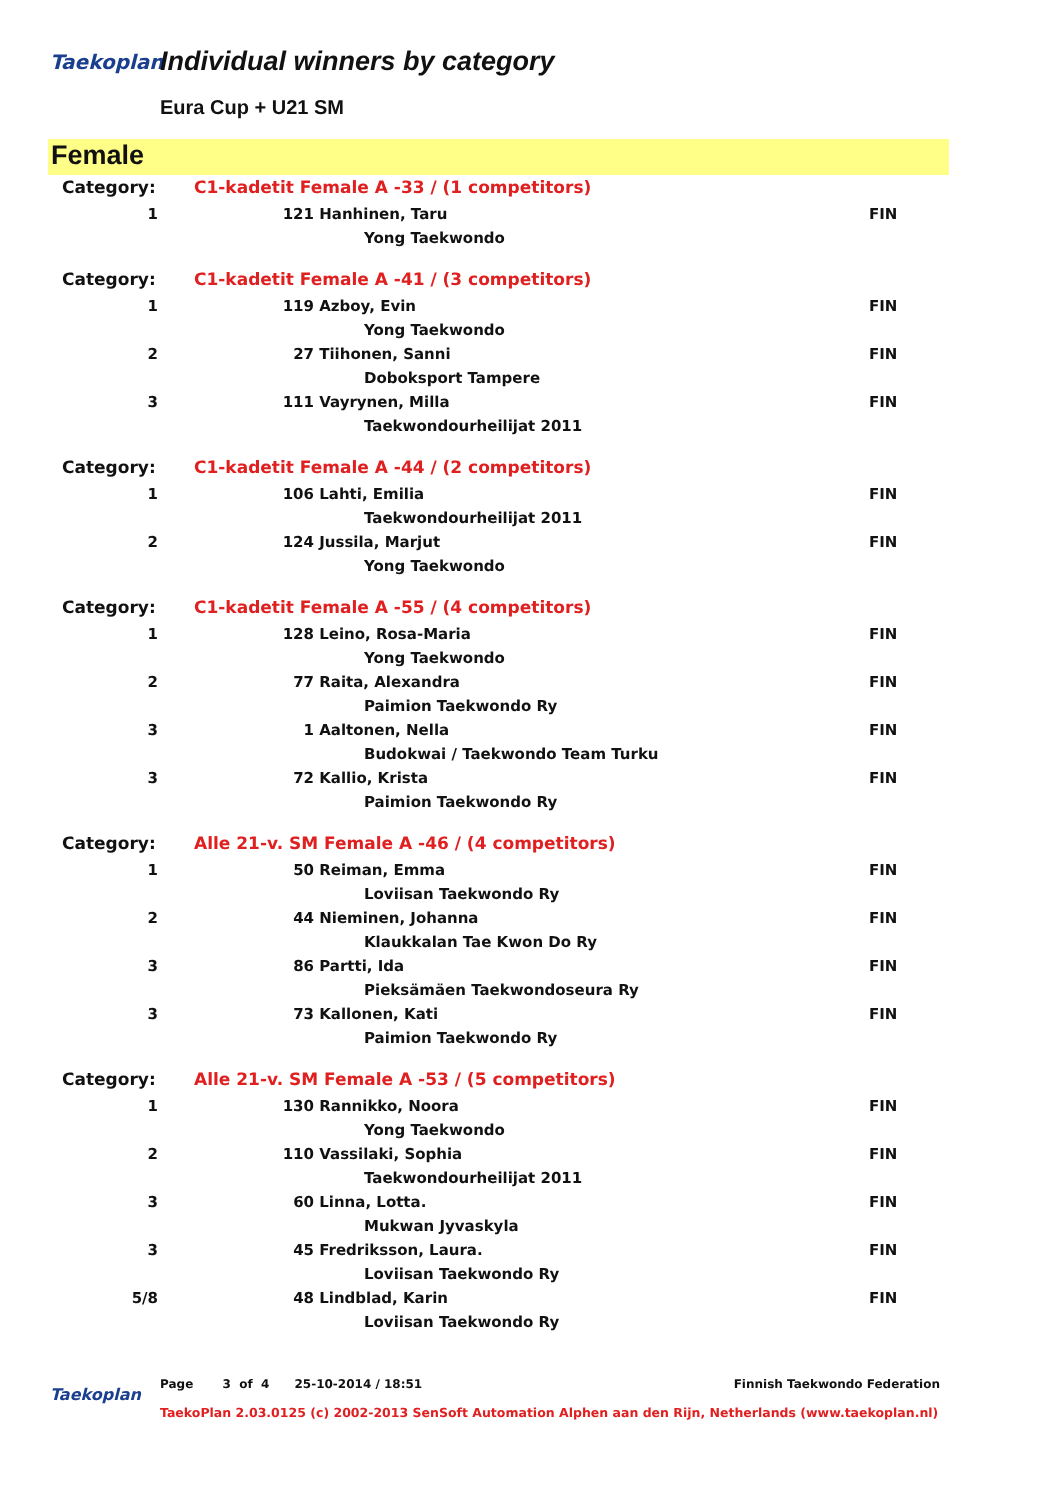Taekoplan Individual winners by category
Eura Cup + U21 SM
Female
| Category: | C1-kadetit Female A -33 / (1 competitors) | | | |
| 1 | 121 | Hanhinen, Taru | | FIN |
| | | | Yong Taekwondo | |
| Category: | C1-kadetit Female A -41 / (3 competitors) | | | |
| 1 | 119 | Azboy, Evin | | FIN |
| | | | Yong Taekwondo | |
| 2 | 27 | Tiihonen, Sanni | | FIN |
| | | | Doboksport Tampere | |
| 3 | 111 | Vayrynen, Milla | | FIN |
| | | | Taekwondourheilijat 2011 | |
| Category: | C1-kadetit Female A -44 / (2 competitors) | | | |
| 1 | 106 | Lahti, Emilia | | FIN |
| | | | Taekwondourheilijat 2011 | |
| 2 | 124 | Jussila, Marjut | | FIN |
| | | | Yong Taekwondo | |
| Category: | C1-kadetit Female A -55 / (4 competitors) | | | |
| 1 | 128 | Leino, Rosa-Maria | | FIN |
| | | | Yong Taekwondo | |
| 2 | 77 | Raita, Alexandra | | FIN |
| | | | Paimion Taekwondo Ry | |
| 3 | 1 | Aaltonen, Nella | | FIN |
| | | | Budokwai / Taekwondo Team Turku | |
| 3 | 72 | Kallio, Krista | | FIN |
| | | | Paimion Taekwondo Ry | |
| Category: | Alle 21-v. SM Female A -46 / (4 competitors) | | | |
| 1 | 50 | Reiman, Emma | | FIN |
| | | | Loviisan Taekwondo Ry | |
| 2 | 44 | Nieminen, Johanna | | FIN |
| | | | Klaukkalan Tae Kwon Do Ry | |
| 3 | 86 | Partti, Ida | | FIN |
| | | | Pieksämäen Taekwondoseura Ry | |
| 3 | 73 | Kallonen, Kati | | FIN |
| | | | Paimion Taekwondo Ry | |
| Category: | Alle 21-v. SM Female A -53 / (5 competitors) | | | |
| 1 | 130 | Rannikko, Noora | | FIN |
| | | | Yong Taekwondo | |
| 2 | 110 | Vassilaki, Sophia | | FIN |
| | | | Taekwondourheilijat 2011 | |
| 3 | 60 | Linna, Lotta. | | FIN |
| | | | Mukwan Jyvaskyla | |
| 3 | 45 | Fredriksson, Laura. | | FIN |
| | | | Loviisan Taekwondo Ry | |
| 5/8 | 48 | Lindblad, Karin | | FIN |
| | | | Loviisan Taekwondo Ry | |
Taekoplan
Page 3 of 4 25-10-2014 / 18:51 Finnish Taekwondo Federation
TaekoPlan 2.03.0125 (c) 2002-2013 SenSoft Automation Alphen aan den Rijn, Netherlands (www.taekoplan.nl)